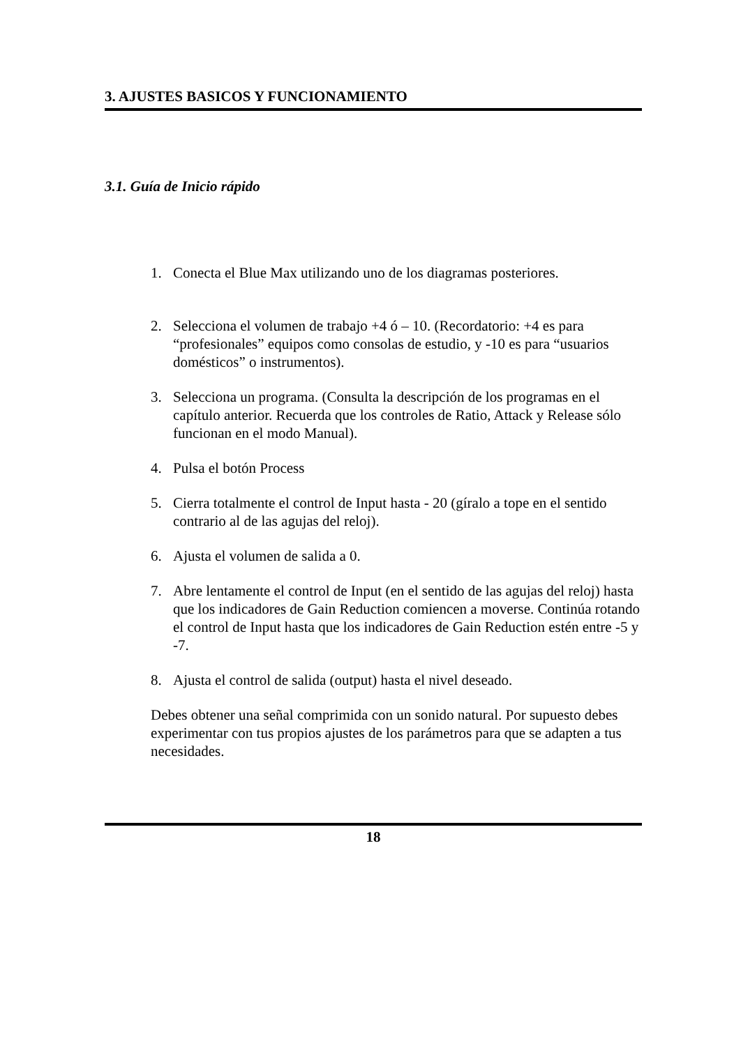3. AJUSTES BASICOS Y FUNCIONAMIENTO
3.1. Guía de Inicio rápido
1. Conecta el Blue Max utilizando uno de los diagramas posteriores.
2. Selecciona el volumen de trabajo +4 ó – 10. (Recordatorio: +4 es para “profesionales” equipos como consolas de estudio, y -10 es para “usuarios domésticos” o instrumentos).
3. Selecciona un programa. (Consulta la descripción de los programas en el capítulo anterior. Recuerda que los controles de Ratio, Attack y Release sólo funcionan en el modo Manual).
4. Pulsa el botón Process
5. Cierra totalmente el control de Input hasta - 20 (gíralo a tope en el sentido contrario al de las agujas del reloj).
6. Ajusta el volumen de salida a 0.
7. Abre lentamente el control de Input (en el sentido de las agujas del reloj) hasta que los indicadores de Gain Reduction comiencen a moverse. Continúa rotando el control de Input hasta que los indicadores de Gain Reduction estén entre -5 y -7.
8. Ajusta el control de salida (output) hasta el nivel deseado.
Debes obtener una señal comprimida con un sonido natural. Por supuesto debes experimentar con tus propios ajustes de los parámetros para que se adapten a tus necesidades.
18